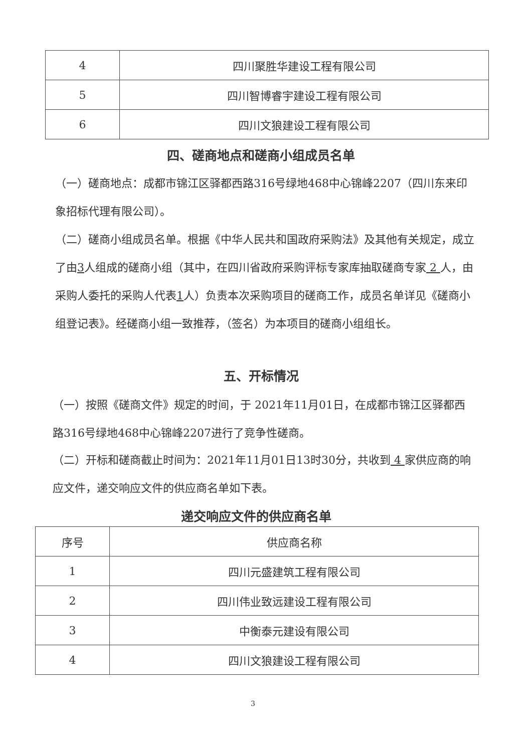| 4 | 四川聚胜华建设工程有限公司 |
| 5 | 四川智博睿宇建设工程有限公司 |
| 6 | 四川文狼建设工程有限公司 |
四、磋商地点和磋商小组成员名单
（一）磋商地点：成都市锦江区驿都西路316号绿地468中心锦峰2207（四川东来印象招标代理有限公司）。
（二）磋商小组成员名单。根据《中华人民共和国政府采购法》及其他有关规定，成立了由3人组成的磋商小组（其中，在四川省政府采购评标专家库抽取磋商专家 2 人，由采购人委托的采购人代表1人）负责本次采购项目的磋商工作，成员名单详见《磋商小组登记表》。经磋商小组一致推荐，（签名）为本项目的磋商小组组长。
五、开标情况
（一）按照《磋商文件》规定的时间，于 2021年11月01日，在成都市锦江区驿都西路316号绿地468中心锦峰2207进行了竞争性磋商。
（二）开标和磋商截止时间为：2021年11月01日13时30分，共收到 4 家供应商的响应文件，递交响应文件的供应商名单如下表。
递交响应文件的供应商名单
| 序号 | 供应商名称 |
| --- | --- |
| 1 | 四川元盛建筑工程有限公司 |
| 2 | 四川伟业致远建设工程有限公司 |
| 3 | 中衡泰元建设有限公司 |
| 4 | 四川文狼建设工程有限公司 |
3